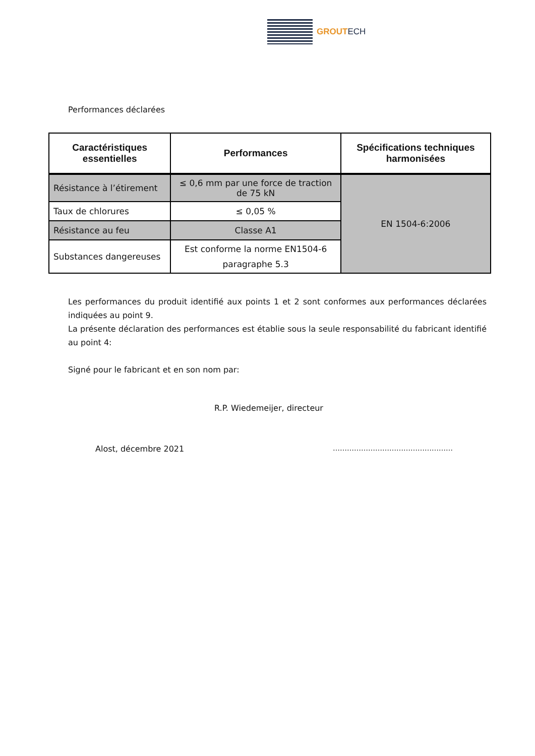GROUTECH
Performances déclarées
| Caractéristiques essentielles | Performances | Spécifications techniques harmonisées |
| --- | --- | --- |
| Résistance à l’étirement | ≤ 0,6 mm par une force de traction de 75 kN | EN 1504-6:2006 |
| Taux de chlorures | ≤ 0,05 % | |
| Résistance au feu | Classe A1 | |
| Substances dangereuses | Est conforme la norme EN1504-6 paragraphe 5.3 | |
Les performances du produit identifié aux points 1 et 2 sont conformes aux performances déclarées indiquées au point 9.
La présente déclaration des performances est établie sous la seule responsabilité du fabricant identifié au point 4:
Signé pour le fabricant et en son nom par:
R.P. Wiedemeijer, directeur
Alost, décembre 2021 ……………………………………………